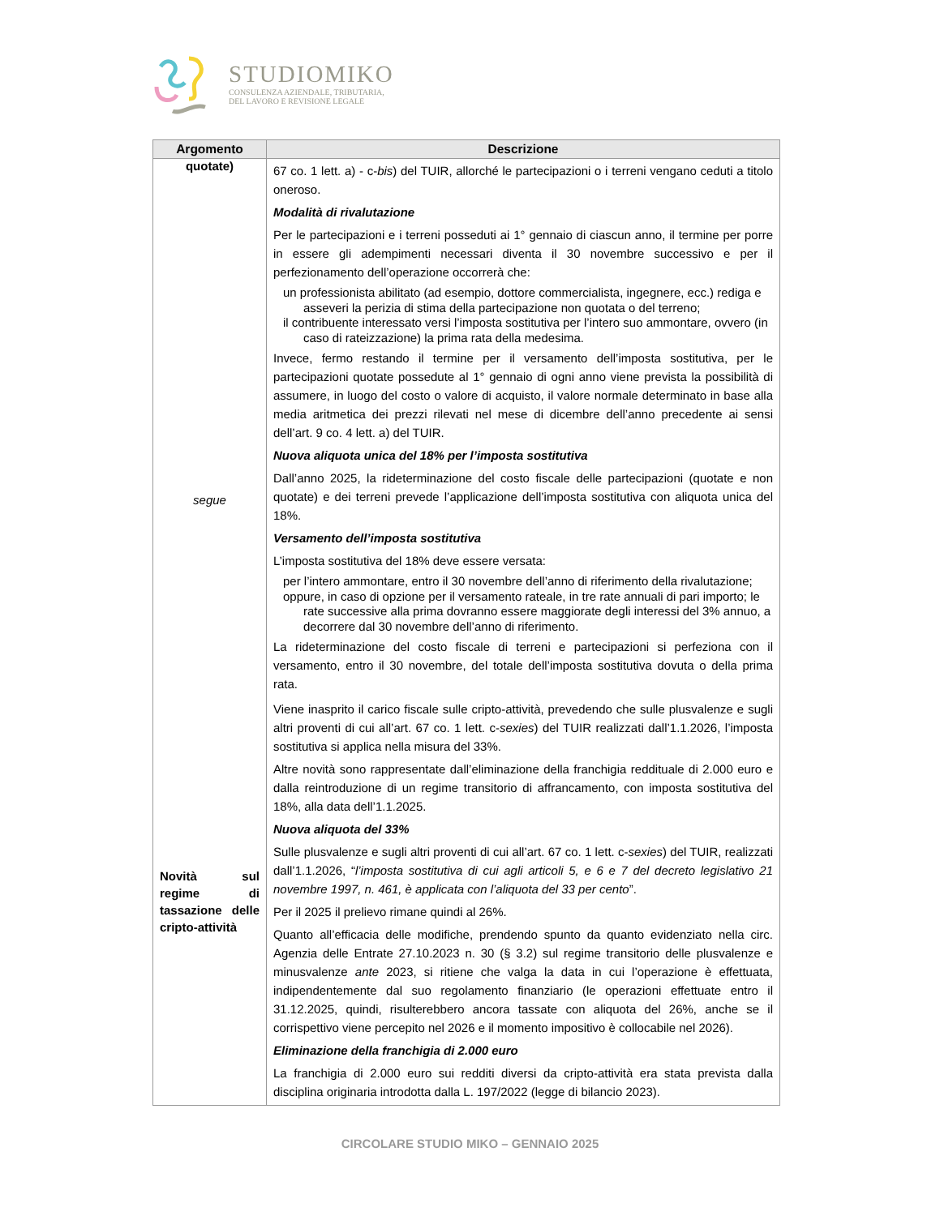STUDIOMIKO
CONSULENZA AZIENDALE, TRIBUTARIA,
DEL LAVORO E REVISIONE LEGALE
| Argomento | Descrizione |
| --- | --- |
| quotate) segue | 67 co. 1 lett. a) - c- bis ) del TUIR, allorché le partecipazioni o i terreni vengano ceduti a titolo oneroso. Modalità di rivalutazione Per le partecipazioni e i terreni posseduti ai 1° gennaio di ciascun anno, il termine per porre in essere gli adempimenti necessari diventa il 30 novembre successivo e per il perfezionamento dell’operazione occorrerà che: un professionista abilitato (ad esempio, dottore commercialista, ingegnere, ecc.) rediga e asseveri la perizia di stima della partecipazione non quotata o del terreno; il contribuente interessato versi l’imposta sostitutiva per l’intero suo ammontare, ovvero (in caso di rateizzazione) la prima rata della medesima. Invece, fermo restando il termine per il versamento dell’imposta sostitutiva, per le partecipazioni quotate possedute al 1° gennaio di ogni anno viene prevista la possibilità di assumere, in luogo del costo o valore di acquisto, il valore normale determinato in base alla media aritmetica dei prezzi rilevati nel mese di dicembre dell’anno precedente ai sensi dell’art. 9 co. 4 lett. a) del TUIR. Nuova aliquota unica del 18% per l’imposta sostitutiva Dall’anno 2025, la rideterminazione del costo fiscale delle partecipazioni (quotate e non quotate) e dei terreni prevede l’applicazione dell’imposta sostitutiva con aliquota unica del 18%. Versamento dell’imposta sostitutiva L’imposta sostitutiva del 18% deve essere versata: per l’intero ammontare, entro il 30 novembre dell’anno di riferimento della rivalutazione; oppure, in caso di opzione per il versamento rateale, in tre rate annuali di pari importo; le rate successive alla prima dovranno essere maggiorate degli interessi del 3% annuo, a decorrere dal 30 novembre dell’anno di riferimento. La rideterminazione del costo fiscale di terreni e partecipazioni si perfeziona con il versamento, entro il 30 novembre, del totale dell’imposta sostitutiva dovuta o della prima rata. |
| Novità sul regime di tassazione delle cripto-attività | Viene inasprito il carico fiscale sulle cripto-attività, prevedendo che sulle plusvalenze e sugli altri proventi di cui all’art. 67 co. 1 lett. c- sexies ) del TUIR realizzati dall’1.1.2026, l’imposta sostitutiva si applica nella misura del 33%. Altre novità sono rappresentate dall’eliminazione della franchigia reddituale di 2.000 euro e dalla reintroduzione di un regime transitorio di affrancamento, con imposta sostitutiva del 18%, alla data dell’1.1.2025. Nuova aliquota del 33% Sulle plusvalenze e sugli altri proventi di cui all’art. 67 co. 1 lett. c- sexies ) del TUIR, realizzati dall’1.1.2026, “ l’imposta sostitutiva di cui agli articoli 5, e 6 e 7 del decreto legislativo 21 novembre 1997, n. 461, è applicata con l’aliquota del 33 per cento ”. Per il 2025 il prelievo rimane quindi al 26%. Quanto all’efficacia delle modifiche, prendendo spunto da quanto evidenziato nella circ. Agenzia delle Entrate 27.10.2023 n. 30 (§ 3.2) sul regime transitorio delle plusvalenze e minusvalenze ante 2023, si ritiene che valga la data in cui l’operazione è effettuata, indipendentemente dal suo regolamento finanziario (le operazioni effettuate entro il 31.12.2025, quindi, risulterebbero ancora tassate con aliquota del 26%, anche se il corrispettivo viene percepito nel 2026 e il momento impositivo è collocabile nel 2026). Eliminazione della franchigia di 2.000 euro La franchigia di 2.000 euro sui redditi diversi da cripto-attività era stata prevista dalla disciplina originaria introdotta dalla L. 197/2022 (legge di bilancio 2023). |
CIRCOLARE STUDIO MIKO – GENNAIO 2025